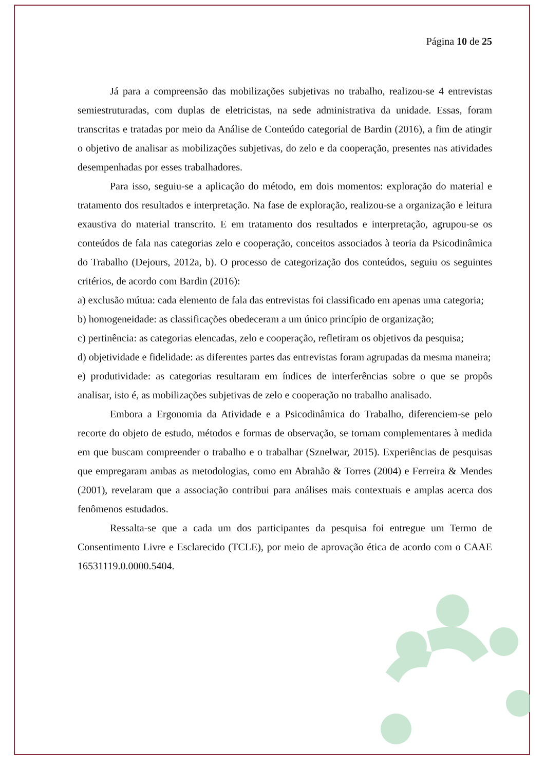Página 10 de 25
Já para a compreensão das mobilizações subjetivas no trabalho, realizou-se 4 entrevistas semiestruturadas, com duplas de eletricistas, na sede administrativa da unidade. Essas, foram transcritas e tratadas por meio da Análise de Conteúdo categorial de Bardin (2016), a fim de atingir o objetivo de analisar as mobilizações subjetivas, do zelo e da cooperação, presentes nas atividades desempenhadas por esses trabalhadores.
Para isso, seguiu-se a aplicação do método, em dois momentos: exploração do material e tratamento dos resultados e interpretação. Na fase de exploração, realizou-se a organização e leitura exaustiva do material transcrito. E em tratamento dos resultados e interpretação, agrupou-se os conteúdos de fala nas categorias zelo e cooperação, conceitos associados à teoria da Psicodinâmica do Trabalho (Dejours, 2012a, b). O processo de categorização dos conteúdos, seguiu os seguintes critérios, de acordo com Bardin (2016):
a) exclusão mútua: cada elemento de fala das entrevistas foi classificado em apenas uma categoria;
b) homogeneidade: as classificações obedeceram a um único princípio de organização;
c) pertinência: as categorias elencadas, zelo e cooperação, refletiram os objetivos da pesquisa;
d) objetividade e fidelidade: as diferentes partes das entrevistas foram agrupadas da mesma maneira;
e) produtividade: as categorias resultaram em índices de interferências sobre o que se propôs analisar, isto é, as mobilizações subjetivas de zelo e cooperação no trabalho analisado.
Embora a Ergonomia da Atividade e a Psicodinâmica do Trabalho, diferenciem-se pelo recorte do objeto de estudo, métodos e formas de observação, se tornam complementares à medida em que buscam compreender o trabalho e o trabalhar (Sznelwar, 2015). Experiências de pesquisas que empregaram ambas as metodologias, como em Abrahão & Torres (2004) e Ferreira & Mendes (2001), revelaram que a associação contribui para análises mais contextuais e amplas acerca dos fenômenos estudados.
Ressalta-se que a cada um dos participantes da pesquisa foi entregue um Termo de Consentimento Livre e Esclarecido (TCLE), por meio de aprovação ética de acordo com o CAAE 16531119.0.0000.5404.